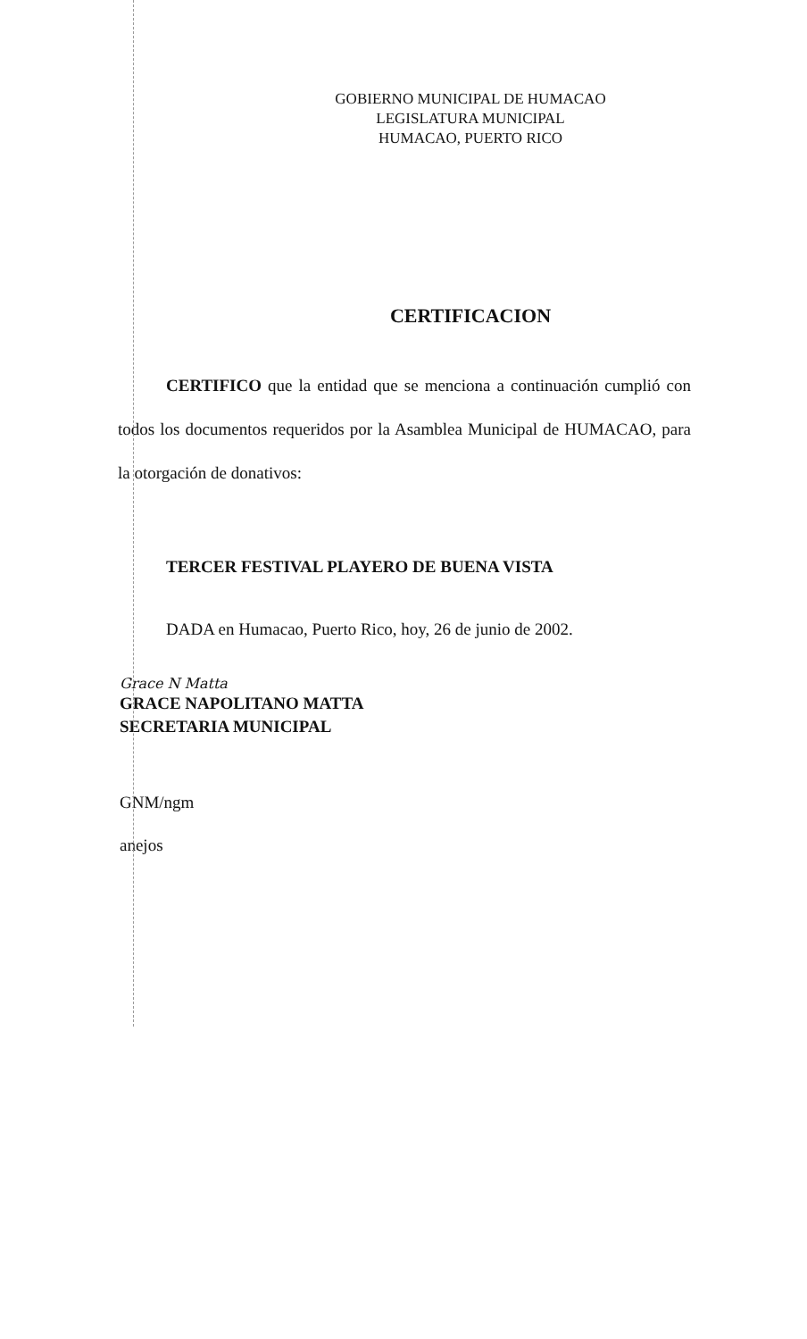GOBIERNO MUNICIPAL DE HUMACAO
LEGISLATURA MUNICIPAL
HUMACAO, PUERTO RICO
CERTIFICACION
CERTIFICO que la entidad que se menciona a continuación cumplió con todos los documentos requeridos por la Asamblea Municipal de HUMACAO, para la otorgación de donativos:
TERCER FESTIVAL PLAYERO DE BUENA VISTA
DADA en Humacao, Puerto Rico, hoy, 26 de junio de 2002.
Grace N Matta
GRACE NAPOLITANO MATTA
SECRETARIA MUNICIPAL
GNM/ngm
anejos